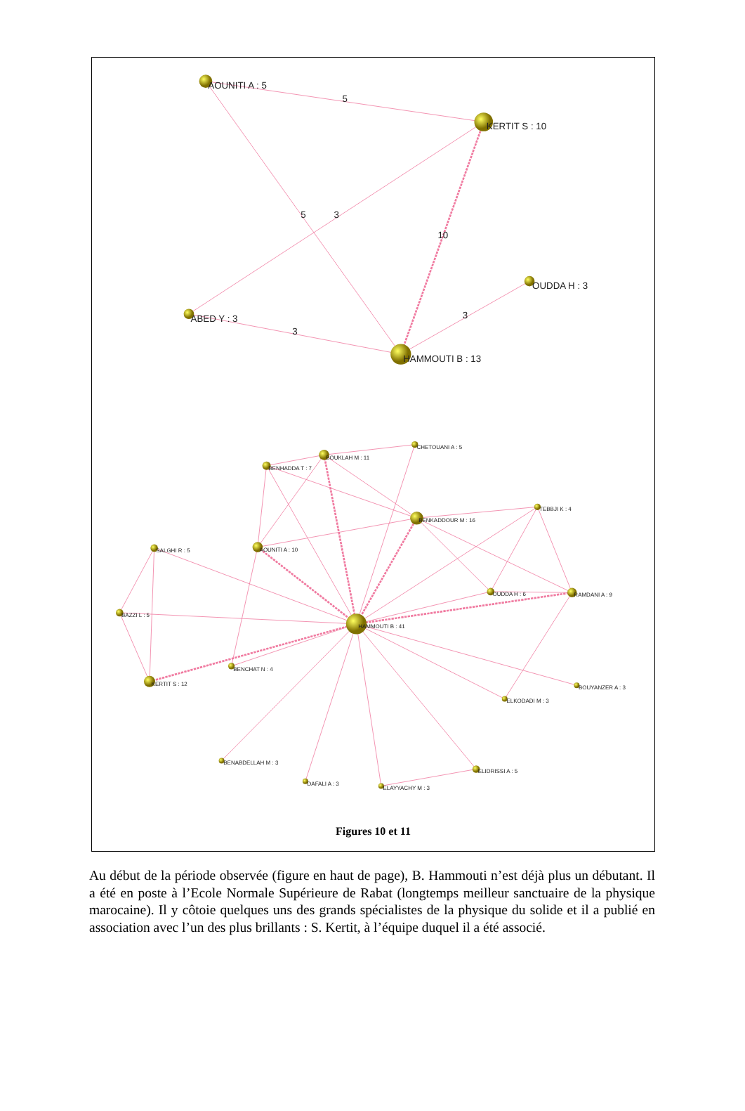AOUNITI A : 5
5
KERTIT S : 10
5
3
10
OUDDA H : 3
3
ABED Y : 3
3
HAMMOUTI B : 13
CHETOUANI A : 5
BOUKLAH M : 11
BENHADDA T : 7
TEBBJI K : 4
BENKADDOUR M : 16
SALGHI R : 5
AOUNITI A : 10
OUDDA H : 6
RAMDANI A : 9
BAZZI L : 5
HAMMOUTI B : 41
BENCHAT N : 4
KERTIT S : 12
BOUYANZER A : 3
ELKODADI M : 3
BENABDELLAH M : 3
ELIDRISSI A : 5
DAFALI A : 3
ELAYYACHY M : 3
Figures 10 et 11
Au début de la période observée (figure en haut de page), B. Hammouti n’est déjà plus un débutant. Il a été en poste à l’Ecole Normale Supérieure de Rabat (longtemps meilleur sanctuaire de la physique marocaine). Il y côtoie quelques uns des grands spécialistes de la physique du solide et il a publié en association avec l’un des plus brillants : S. Kertit, à l’équipe duquel il a été associé.